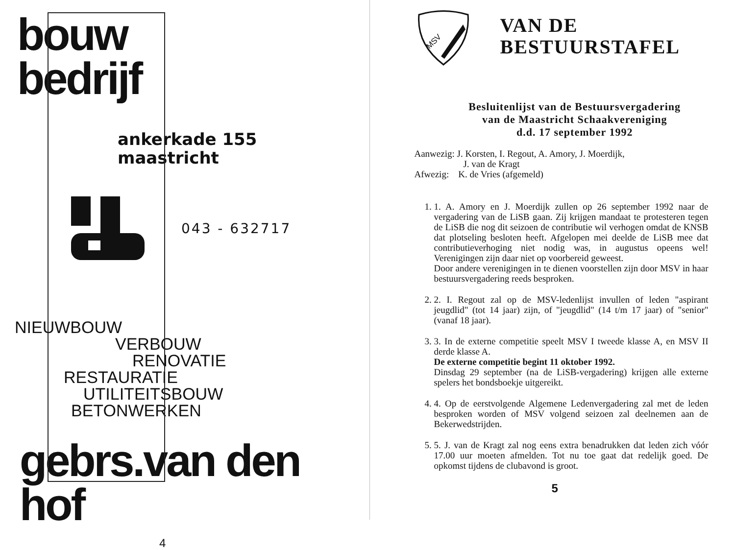bouw
bedrijf
ankerkade 155
maastricht
043 - 632717
NIEUWBOUW
VERBOUW
RENOVATIE
RESTAURATIE
UTILITEITSBOUW
BETONWERKEN
gebrs.van den hof
4
MSV
VAN DE
BESTUURSTAFEL
Besluitenlijst van de Bestuursvergadering
van de Maastricht Schaakvereniging
d.d. 17 september 1992
Aanwezig: J. Korsten, I. Regout, A. Amory, J. Moerdijk,
J. van de Kragt
Afwezig: K. de Vries (afgemeld)
1. 1. A. Amory en J. Moerdijk zullen op 26 september 1992 naar de vergadering van de LiSB gaan. Zij krijgen mandaat te protesteren tegen de LiSB die nog dit seizoen de contributie wil verhogen omdat de KNSB dat plotseling besloten heeft. Afgelopen mei deelde de LiSB mee dat contributieverhoging niet nodig was, in augustus opeens wel! Verenigingen zijn daar niet op voorbereid geweest.
Door andere verenigingen in te dienen voorstellen zijn door MSV in haar bestuursvergadering reeds besproken.
2. 2. I. Regout zal op de MSV-ledenlijst invullen of leden "aspirant jeugdlid" (tot 14 jaar) zijn, of "jeugdlid" (14 t/m 17 jaar) of "senior" (vanaf 18 jaar).
3. 3. In de externe competitie speelt MSV I tweede klasse A, en MSV II derde klasse A.
De externe competitie begint 11 oktober 1992.
Dinsdag 29 september (na de LiSB-vergadering) krijgen alle externe spelers het bondsboekje uitgereikt.
4. 4. Op de eerstvolgende Algemene Ledenvergadering zal met de leden besproken worden of MSV volgend seizoen zal deelnemen aan de Bekerwedstrijden.
5. 5. J. van de Kragt zal nog eens extra benadrukken dat leden zich vóór 17.00 uur moeten afmelden. Tot nu toe gaat dat redelijk goed. De opkomst tijdens de clubavond is groot.
5